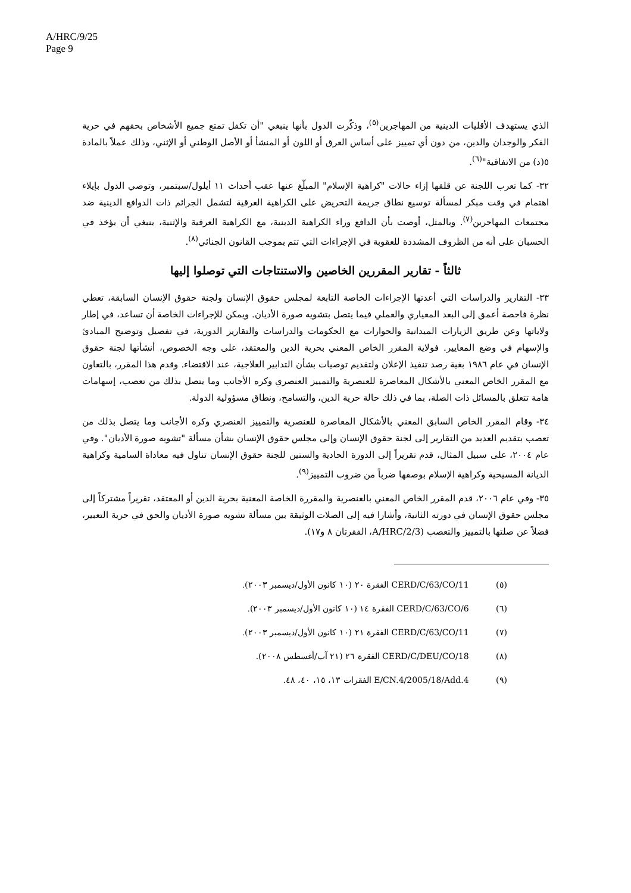A/HRC/9/25
Page 9
الذي يستهدف الأقليات الدينية من المهاجرين<sup>(٥)</sup>، وذكّرت الدول بأنها ينبغي "أن تكفل تمتع جميع الأشخاص بحقهم في حرية الفكر والوجدان والدين، من دون أي تمييز على أساس العرق أو اللون أو المنشأ أو الأصل الوطني أو الإثني، وذلك عملاً بالمادة ٥(د) من الاتفاقية"<sup>(٦)</sup>.
٣٢- كما تعرب اللجنة عن قلقها إزاء حالات "كراهية الإسلام" المبلّغ عنها عقب أحداث ١١ أيلول/سبتمبر، وتوصي الدول بإيلاء اهتمام في وقت مبكر لمسألة توسيع نطاق جريمة التحريض على الكراهية العرقية لتشمل الجرائم ذات الدوافع الدينية ضد مجتمعات المهاجرين<sup>(٧)</sup>. وبالمثل، أوصت بأن الدافع وراء الكراهية الدينية، مع الكراهية العرقية والإثنية، ينبغي أن يؤخذ في الحسبان على أنه من الظروف المشددة للعقوبة في الإجراءات التي تتم بموجب القانون الجنائي<sup>(٨)</sup>.
ثالثاً - تقارير المقررين الخاصين والاستنتاجات التي توصلوا إليها
٣٣- التقارير والدراسات التي أعدتها الإجراءات الخاصة التابعة لمجلس حقوق الإنسان ولجنة حقوق الإنسان السابقة، تعطي نظرة فاحصة أعمق إلى البعد المعياري والعملي فيما يتصل بتشويه صورة الأديان. ويمكن للإجراءات الخاصة أن تساعد، في إطار ولاياتها وعن طريق الزيارات الميدانية والحوارات مع الحكومات والدراسات والتقارير الدورية، في تفصيل وتوضيح المبادئ والإسهام في وضع المعايير. فولاية المقرر الخاص المعني بحرية الدين والمعتقد، على وجه الخصوص، أنشأتها لجنة حقوق الإنسان في عام ١٩٨٦ بغية رصد تنفيذ الإعلان ولتقديم توصيات بشأن التدابير العلاجية، عند الاقتضاء. وقدم هذا المقرر، بالتعاون مع المقرر الخاص المعني بالأشكال المعاصرة للعنصرية والتمييز العنصري وكره الأجانب وما يتصل بذلك من تعصب، إسهامات هامة تتعلق بالمسائل ذات الصلة، بما في ذلك حالة حرية الدين، والتسامح، ونطاق مسؤولية الدولة.
٣٤- وقام المقرر الخاص السابق المعني بالأشكال المعاصرة للعنصرية والتمييز العنصري وكره الأجانب وما يتصل بذلك من تعصب بتقديم العديد من التقارير إلى لجنة حقوق الإنسان وإلى مجلس حقوق الإنسان بشأن مسألة "تشويه صورة الأديان". وفي عام ٢٠٠٤، على سبيل المثال، قدم تقريراً إلى الدورة الحادية والستين للجنة حقوق الإنسان تناول فيه معاداة السامية وكراهية الديانة المسيحية وكراهية الإسلام بوصفها ضرباً من ضروب التمييز<sup>(٩)</sup>.
٣٥- وفي عام ٢٠٠٦، قدم المقرر الخاص المعني بالعنصرية والمقررة الخاصة المعنية بحرية الدين أو المعتقد، تقريراً مشتركاً إلى مجلس حقوق الإنسان في دورته الثانية، وأشارا فيه إلى الصلات الوثيقة بين مسألة تشويه صورة الأديان والحق في حرية التعبير، فضلاً عن صلتها بالتمييز والتعصب (A/HRC/2/3، الفقرتان ٨ و١٧).
(٥) CERD/C/63/CO/11 الفقرة ٢٠ (١٠ كانون الأول/ديسمبر ٢٠٠٣).
(٦) CERD/C/63/CO/6 الفقرة ١٤ (١٠ كانون الأول/ديسمبر ٢٠٠٣).
(٧) CERD/C/63/CO/11 الفقرة ٢١ (١٠ كانون الأول/ديسمبر ٢٠٠٣).
(٨) CERD/C/DEU/CO/18 الفقرة ٢٦ (٢١ آب/أغسطس ٢٠٠٨).
(٩) E/CN.4/2005/18/Add.4 الفقرات ١٣، ١٥، ٤٠، ٤٨.